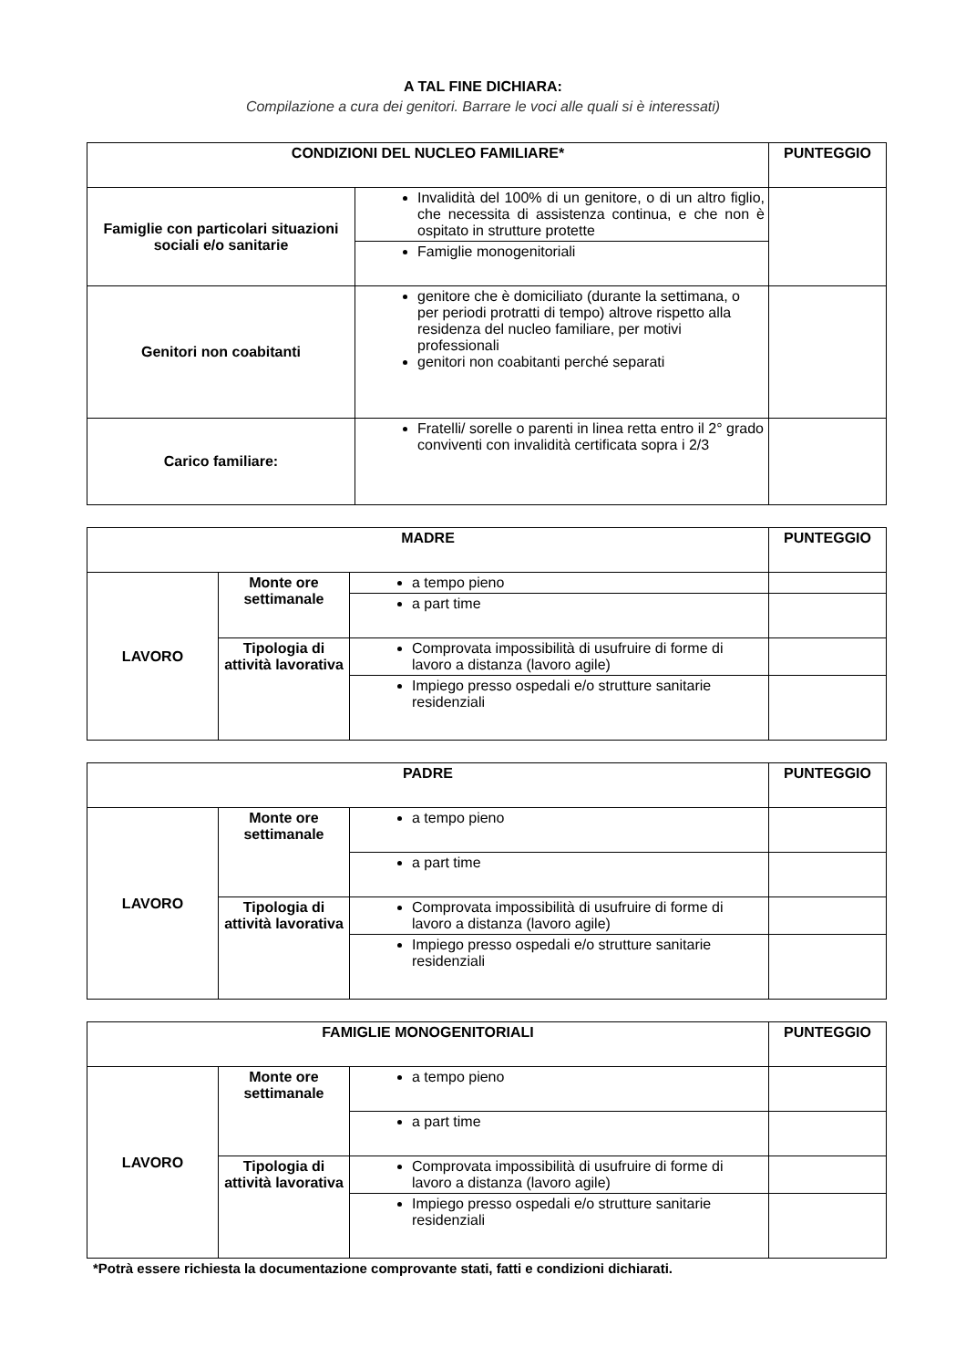A TAL FINE DICHIARA:
Compilazione a cura dei genitori. Barrare le voci alle quali si è interessati)
| CONDIZIONI DEL NUCLEO FAMILIARE* | | PUNTEGGIO |
| --- | --- | --- |
| Famiglie con particolari situazioni sociali e/o sanitarie | Invalidità del 100% di un genitore, o di un altro figlio, che necessita di assistenza continua, e che non è ospitato in strutture protette | |
| | Famiglie monogenitoriali | |
| Genitori non coabitanti | genitore che è domiciliato (durante la settimana, o per periodi protratti di tempo) altrove rispetto alla residenza del nucleo familiare, per motivi professionali genitori non coabitanti perché separati | |
| Carico familiare: | Fratelli/ sorelle o parenti in linea retta entro il 2° grado conviventi con invalidità certificata sopra i 2/3 | |
| MADRE | | | PUNTEGGIO |
| --- | --- | --- | --- |
| LAVORO | Monte ore settimanale | a tempo pieno | |
| | | a part time | |
| | Tipologia di attività lavorativa | Comprovata impossibilità di usufruire di forme di lavoro a distanza (lavoro agile) | |
| | | Impiego presso ospedali e/o strutture sanitarie residenziali | |
| PADRE | | | PUNTEGGIO |
| --- | --- | --- | --- |
| LAVORO | Monte ore settimanale | a tempo pieno | |
| | | a part time | |
| | Tipologia di attività lavorativa | Comprovata impossibilità di usufruire di forme di lavoro a distanza (lavoro agile) | |
| | | Impiego presso ospedali e/o strutture sanitarie residenziali | |
| FAMIGLIE MONOGENITORIALI | | | PUNTEGGIO |
| --- | --- | --- | --- |
| LAVORO | Monte ore settimanale | a tempo pieno | |
| | | a part time | |
| | Tipologia di attività lavorativa | Comprovata impossibilità di usufruire di forme di lavoro a distanza (lavoro agile) | |
| | | Impiego presso ospedali e/o strutture sanitarie residenziali | |
*Potrà essere richiesta la documentazione comprovante stati, fatti e condizioni dichiarati.